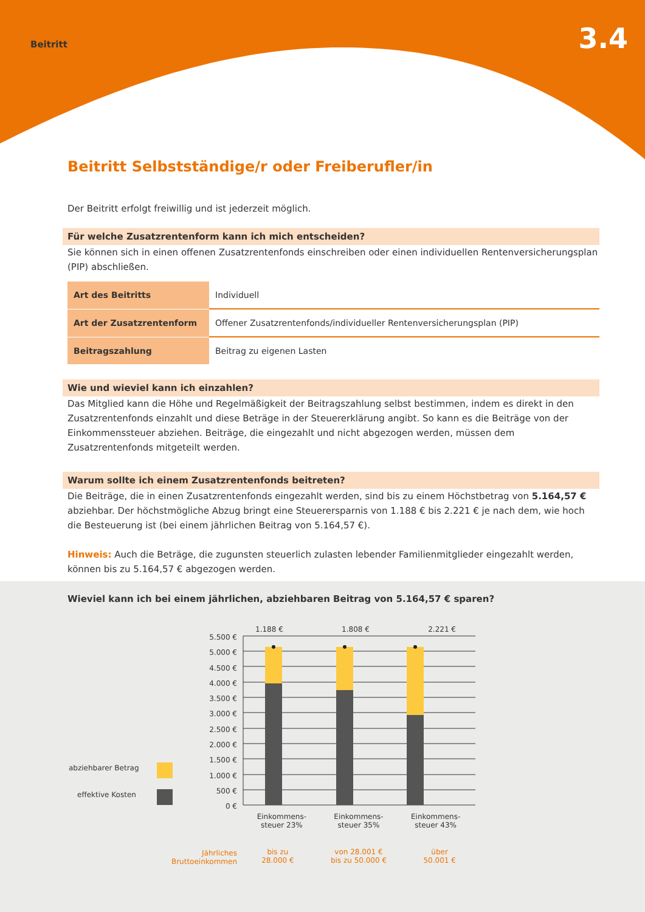Beitritt
3.4
Beitritt Selbstständige/r oder Freiberufler/in
Der Beitritt erfolgt freiwillig und ist jederzeit möglich.
Für welche Zusatzrentenform kann ich mich entscheiden?
Sie können sich in einen offenen Zusatzrentenfonds einschreiben oder einen individuellen Rentenversicherungsplan (PIP) abschließen.
| Art des Beitritts | Individuell |
| Art der Zusatzrentenform | Offener Zusatzrentenfonds/individueller Rentenversicherungsplan (PIP) |
| Beitragszahlung | Beitrag zu eigenen Lasten |
Wie und wieviel kann ich einzahlen?
Das Mitglied kann die Höhe und Regelmäßigkeit der Beitragszahlung selbst bestimmen, indem es direkt in den Zusatzrentenfonds einzahlt und diese Beträge in der Steuererklärung angibt. So kann es die Beiträge von der Einkommenssteuer abziehen. Beiträge, die eingezahlt und nicht abgezogen werden, müssen dem Zusatzrentenfonds mitgeteilt werden.
Warum sollte ich einem Zusatzrentenfonds beitreten?
Die Beiträge, die in einen Zusatzrentenfonds eingezahlt werden, sind bis zu einem Höchstbetrag von 5.164,57 € abziehbar. Der höchstmögliche Abzug bringt eine Steuerersparnis von 1.188 € bis 2.221 € je nach dem, wie hoch die Besteuerung ist (bei einem jährlichen Beitrag von 5.164,57 €).
Hinweis: Auch die Beträge, die zugunsten steuerlich zulasten lebender Familienmitglieder eingezahlt werden, können bis zu 5.164,57 € abgezogen werden.
Wieviel kann ich bei einem jährlichen, abziehbaren Beitrag von 5.164,57 € sparen?
1.188 € 1.808 € 2.221 €
5.500 €
5.000 €
4.500 €
4.000 €
3.500 €
3.000 €
2.500 €
2.000 €
1.500 €
1.000 €
500 €
0 €
abziehbarer Betrag
effektive Kosten
Einkommens-
steuer 23% Einkommens-
steuer 35% Einkommens-
steuer 43%
Jährliches
Bruttoeinkommen
bis zu
28.000 € von 28.001 €
bis zu 50.000 € über
50.001 €